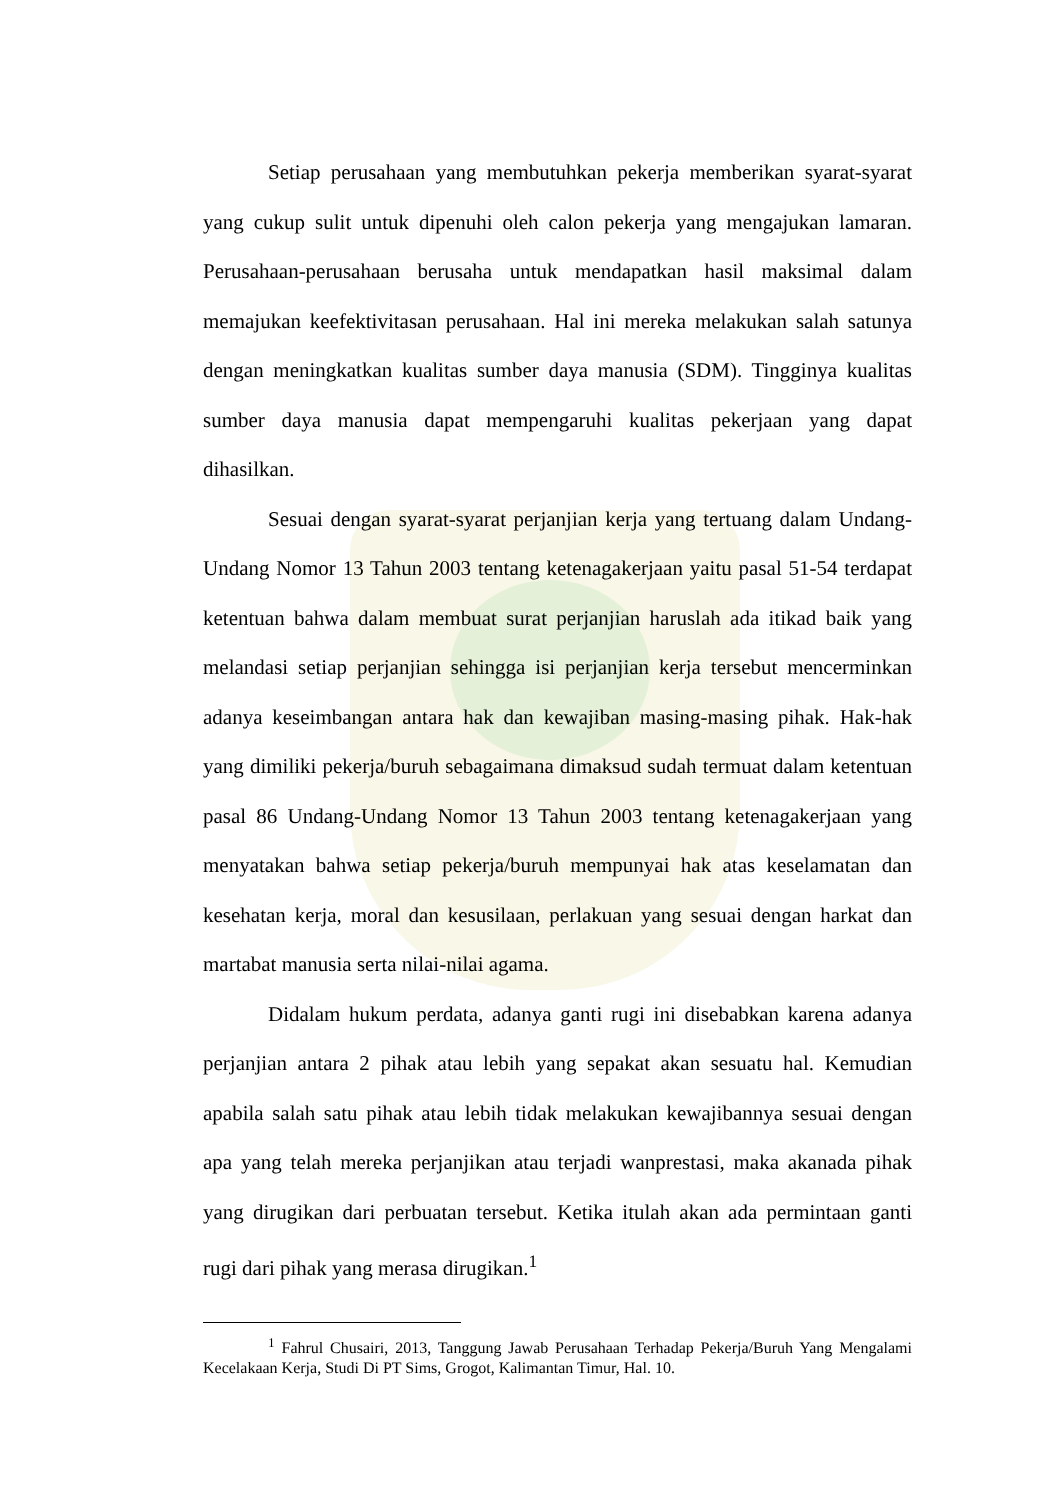Setiap perusahaan yang membutuhkan pekerja memberikan syarat-syarat yang cukup sulit untuk dipenuhi oleh calon pekerja yang mengajukan lamaran. Perusahaan-perusahaan berusaha untuk mendapatkan hasil maksimal dalam memajukan keefektivitasan perusahaan. Hal ini mereka melakukan salah satunya dengan meningkatkan kualitas sumber daya manusia (SDM). Tingginya kualitas sumber daya manusia dapat mempengaruhi kualitas pekerjaan yang dapat dihasilkan.
Sesuai dengan syarat-syarat perjanjian kerja yang tertuang dalam Undang-Undang Nomor 13 Tahun 2003 tentang ketenagakerjaan yaitu pasal 51-54 terdapat ketentuan bahwa dalam membuat surat perjanjian haruslah ada itikad baik yang melandasi setiap perjanjian sehingga isi perjanjian kerja tersebut mencerminkan adanya keseimbangan antara hak dan kewajiban masing-masing pihak. Hak-hak yang dimiliki pekerja/buruh sebagaimana dimaksud sudah termuat dalam ketentuan pasal 86 Undang-Undang Nomor 13 Tahun 2003 tentang ketenagakerjaan yang menyatakan bahwa setiap pekerja/buruh mempunyai hak atas keselamatan dan kesehatan kerja, moral dan kesusilaan, perlakuan yang sesuai dengan harkat dan martabat manusia serta nilai-nilai agama.
Didalam hukum perdata, adanya ganti rugi ini disebabkan karena adanya perjanjian antara 2 pihak atau lebih yang sepakat akan sesuatu hal. Kemudian apabila salah satu pihak atau lebih tidak melakukan kewajibannya sesuai dengan apa yang telah mereka perjanjikan atau terjadi wanprestasi, maka akanada pihak yang dirugikan dari perbuatan tersebut. Ketika itulah akan ada permintaan ganti rugi dari pihak yang merasa dirugikan.<sup>1</sup>
<sup>1</sup> Fahrul Chusairi, 2013, Tanggung Jawab Perusahaan Terhadap Pekerja/Buruh Yang Mengalami Kecelakaan Kerja, Studi Di PT Sims, Grogot, Kalimantan Timur, Hal. 10.